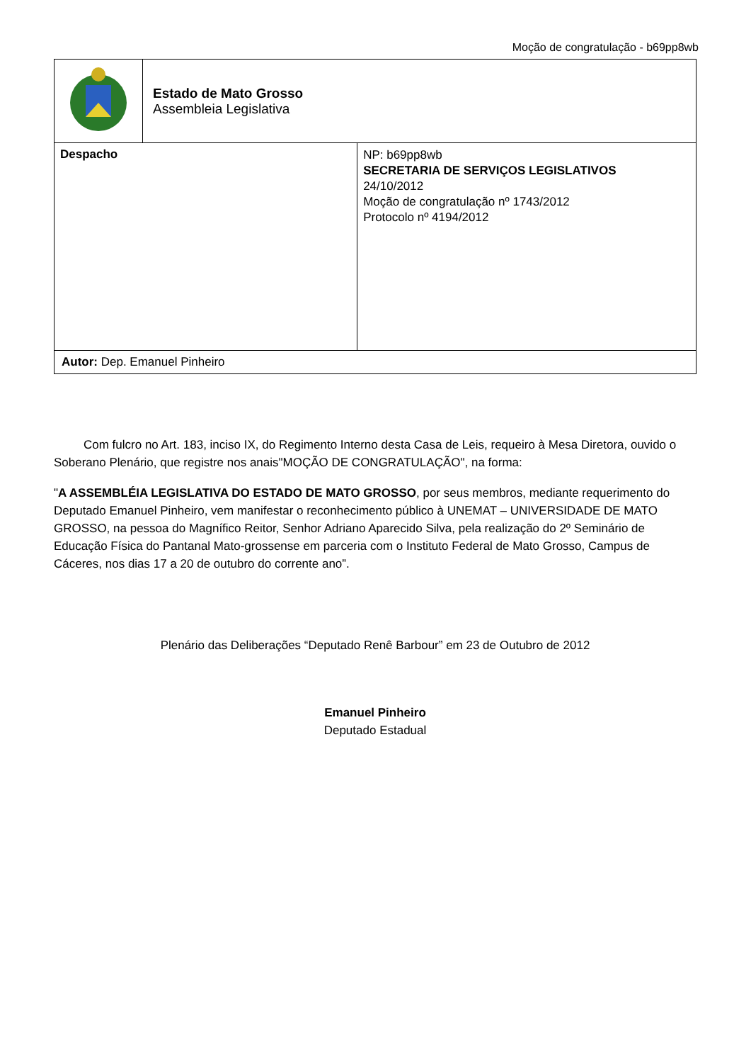Moção de congratulação - b69pp8wb
| | Estado de Mato Grosso Assembleia Legislativa | |
| Despacho | | NP: b69pp8wb SECRETARIA DE SERVIÇOS LEGISLATIVOS 24/10/2012 Moção de congratulação nº 1743/2012 Protocolo nº 4194/2012 |
| Autor: Dep. Emanuel Pinheiro | | |
Com fulcro no Art. 183, inciso IX, do Regimento Interno desta Casa de Leis, requeiro à Mesa Diretora, ouvido o Soberano Plenário, que registre nos anais"MOÇÃO DE CONGRATULAÇÃO", na forma:
"A ASSEMBLÉIA LEGISLATIVA DO ESTADO DE MATO GROSSO, por seus membros, mediante requerimento do Deputado Emanuel Pinheiro, vem manifestar o reconhecimento público à UNEMAT – UNIVERSIDADE DE MATO GROSSO, na pessoa do Magnífico Reitor, Senhor Adriano Aparecido Silva, pela realização do 2º Seminário de Educação Física do Pantanal Mato-grossense em parceria com o Instituto Federal de Mato Grosso, Campus de Cáceres, nos dias 17 a 20 de outubro do corrente ano”.
Plenário das Deliberações “Deputado Renê Barbour” em 23 de Outubro de 2012
Emanuel Pinheiro
Deputado Estadual